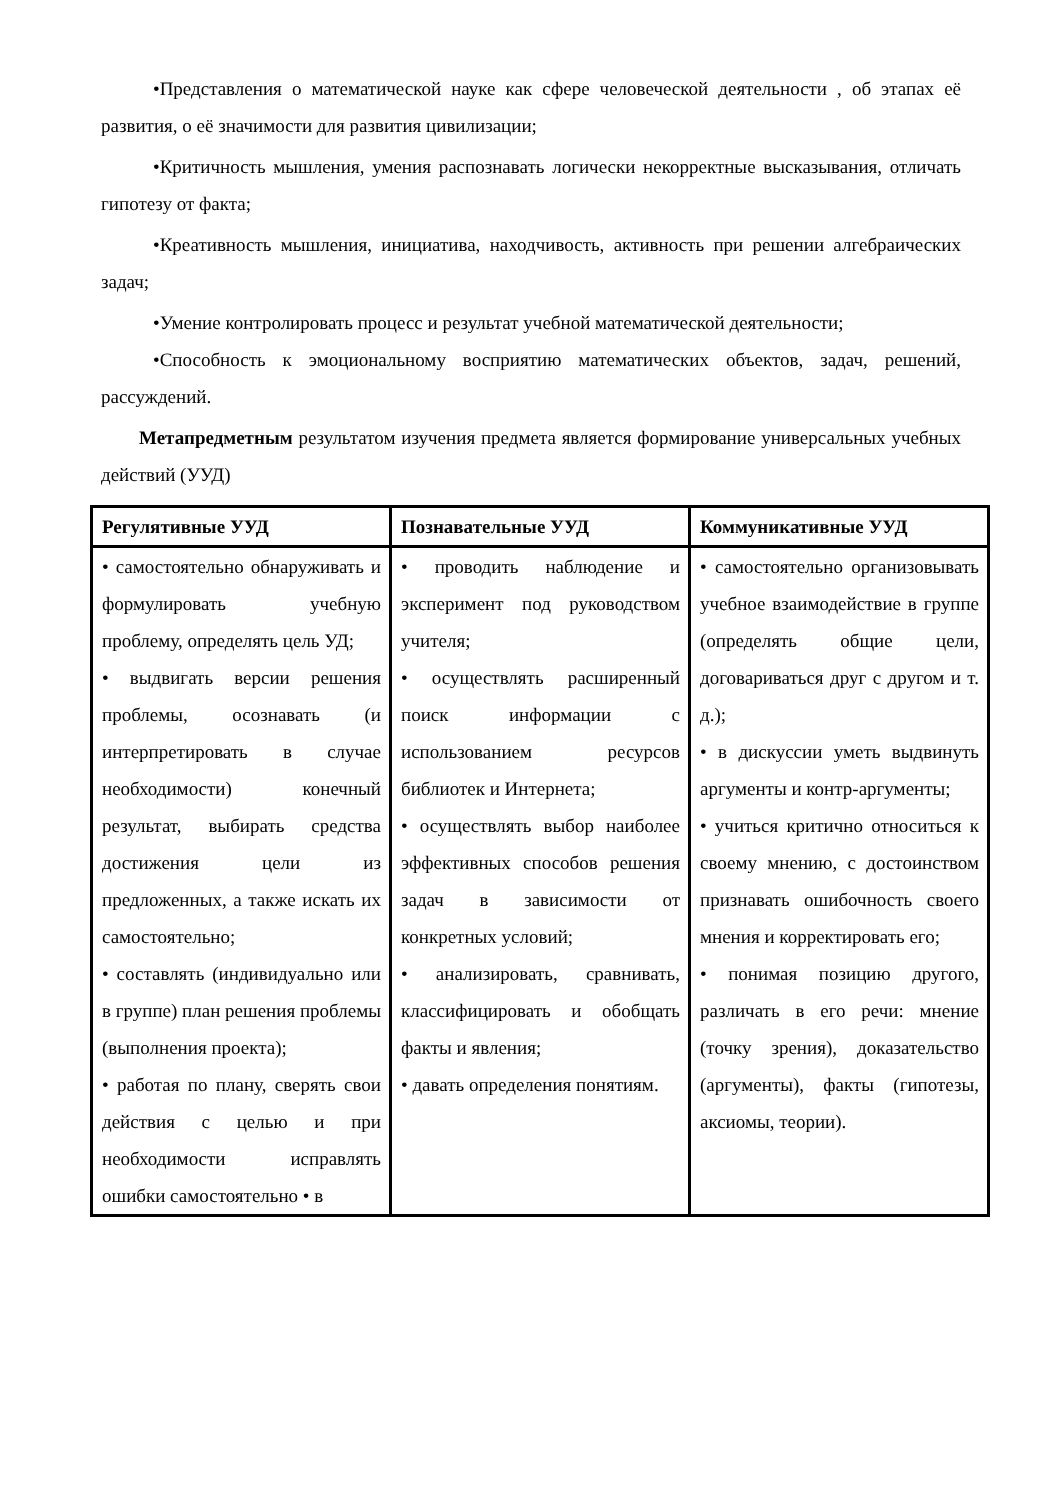•Представления о математической науке как сфере человеческой деятельности , об этапах её развития, о её значимости для развития цивилизации;
•Критичность мышления, умения распознавать логически некорректные высказывания, отличать гипотезу от факта;
•Креативность мышления, инициатива, находчивость, активность при решении алгебраических задач;
•Умение контролировать процесс и результат учебной математической деятельности;
•Способность к эмоциональному восприятию математических объектов, задач, решений, рассуждений.
Метапредметным результатом изучения предмета является формирование универсальных учебных действий (УУД)
| Регулятивные УУД | Познавательные УУД | Коммуникативные УУД |
| --- | --- | --- |
| • самостоятельно обнаруживать и формулировать учебную проблему, определять цель УД; • выдвигать версии решения проблемы, осознавать (и интерпретировать в случае необходимости) конечный результат, выбирать средства достижения цели из предложенных, а также искать их самостоятельно; • составлять (индивидуально или в группе) план решения проблемы (выполнения проекта); • работая по плану, сверять свои действия с целью и при необходимости исправлять ошибки самостоятельно • в | • проводить наблюдение и эксперимент под руководством учителя; • осуществлять расширенный поиск информации с использованием ресурсов библиотек и Интернета; • осуществлять выбор наиболее эффективных способов решения задач в зависимости от конкретных условий; • анализировать, сравнивать, классифицировать и обобщать факты и явления; • давать определения понятиям. | • самостоятельно организовывать учебное взаимодействие в группе (определять общие цели, договариваться друг с другом и т. д.); • в дискуссии уметь выдвинуть аргументы и контр-аргументы; • учиться критично относиться к своему мнению, с достоинством признавать ошибочность своего мнения и корректировать его; • понимая позицию другого, различать в его речи: мнение (точку зрения), доказательство (аргументы), факты (гипотезы, аксиомы, теории). |